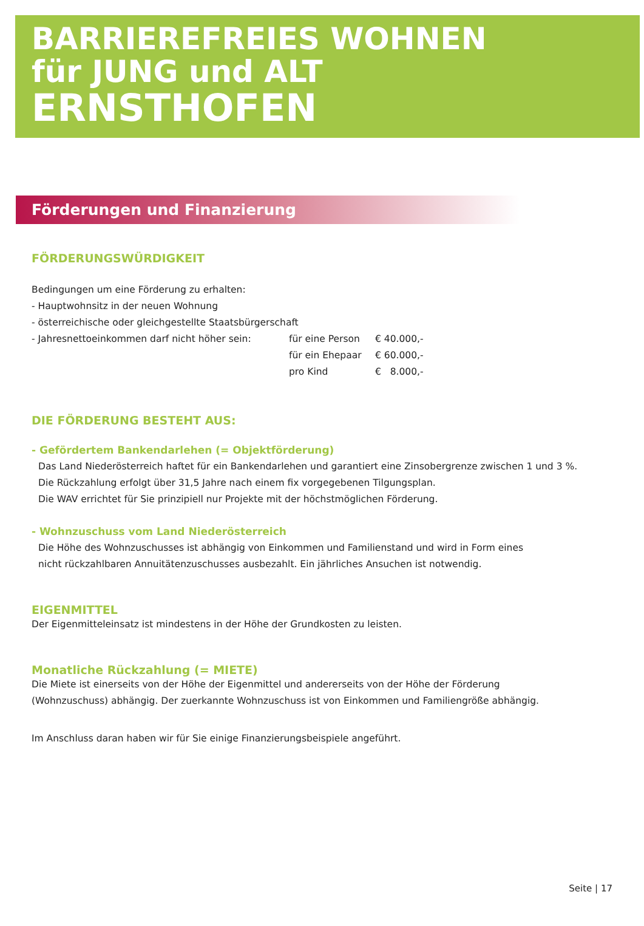BARRIEREFREIES WOHNEN
für JUNG und ALT
ERNSTHOFEN
Förderungen und Finanzierung
FÖRDERUNGSWÜRDIGKEIT
Bedingungen um eine Förderung zu erhalten:
- Hauptwohnsitz in der neuen Wohnung
- österreichische oder gleichgestellte Staatsbürgerschaft
| - Jahresnettoeinkommen darf nicht höher sein: | für eine Person | € 40.000,- |
| | für ein Ehepaar | € 60.000,- |
| | pro Kind | € 8.000,- |
DIE FÖRDERUNG BESTEHT AUS:
- Gefördertem Bankendarlehen (= Objektförderung)
Das Land Niederösterreich haftet für ein Bankendarlehen und garantiert eine Zinsobergrenze zwischen 1 und 3 %.
Die Rückzahlung erfolgt über 31,5 Jahre nach einem fix vorgegebenen Tilgungsplan.
Die WAV errichtet für Sie prinzipiell nur Projekte mit der höchstmöglichen Förderung.
- Wohnzuschuss vom Land Niederösterreich
Die Höhe des Wohnzuschusses ist abhängig von Einkommen und Familienstand und wird in Form eines
nicht rückzahlbaren Annuitätenzuschusses ausbezahlt. Ein jährliches Ansuchen ist notwendig.
EIGENMITTEL
Der Eigenmitteleinsatz ist mindestens in der Höhe der Grundkosten zu leisten.
Monatliche Rückzahlung (= MIETE)
Die Miete ist einerseits von der Höhe der Eigenmittel und andererseits von der Höhe der Förderung
(Wohnzuschuss) abhängig. Der zuerkannte Wohnzuschuss ist von Einkommen und Familiengröße abhängig.
Im Anschluss daran haben wir für Sie einige Finanzierungsbeispiele angeführt.
Seite | 17